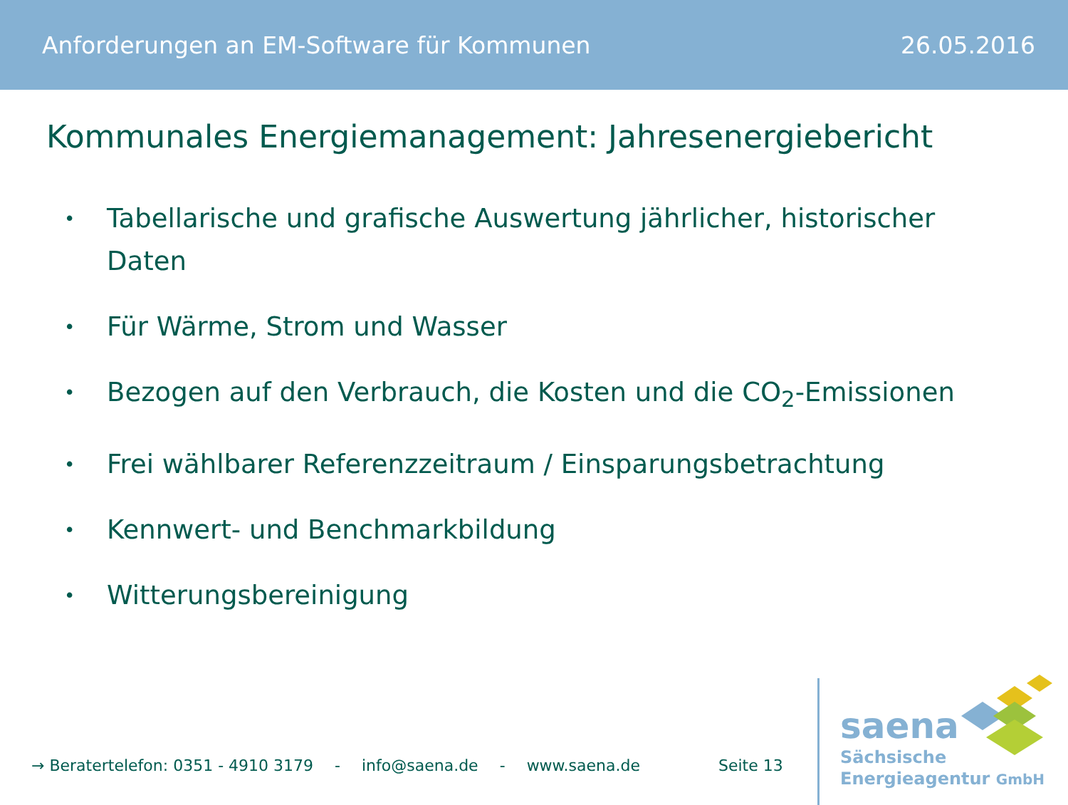Anforderungen an EM-Software für Kommunen 26.05.2016
Kommunales Energiemanagement: Jahresenergiebericht
• Tabellarische und grafische Auswertung jährlicher, historischer Daten
• Für Wärme, Strom und Wasser
• Bezogen auf den Verbrauch, die Kosten und die CO<sub>2</sub>-Emissionen
• Frei wählbarer Referenzzeitraum / Einsparungsbetrachtung
• Kennwert- und Benchmarkbildung
• Witterungsbereinigung
→ Beratertelefon: 0351 - 4910 3179 - info@saena.de - www.saena.de Seite 13
saena
Sächsische
Energieagentur GmbH